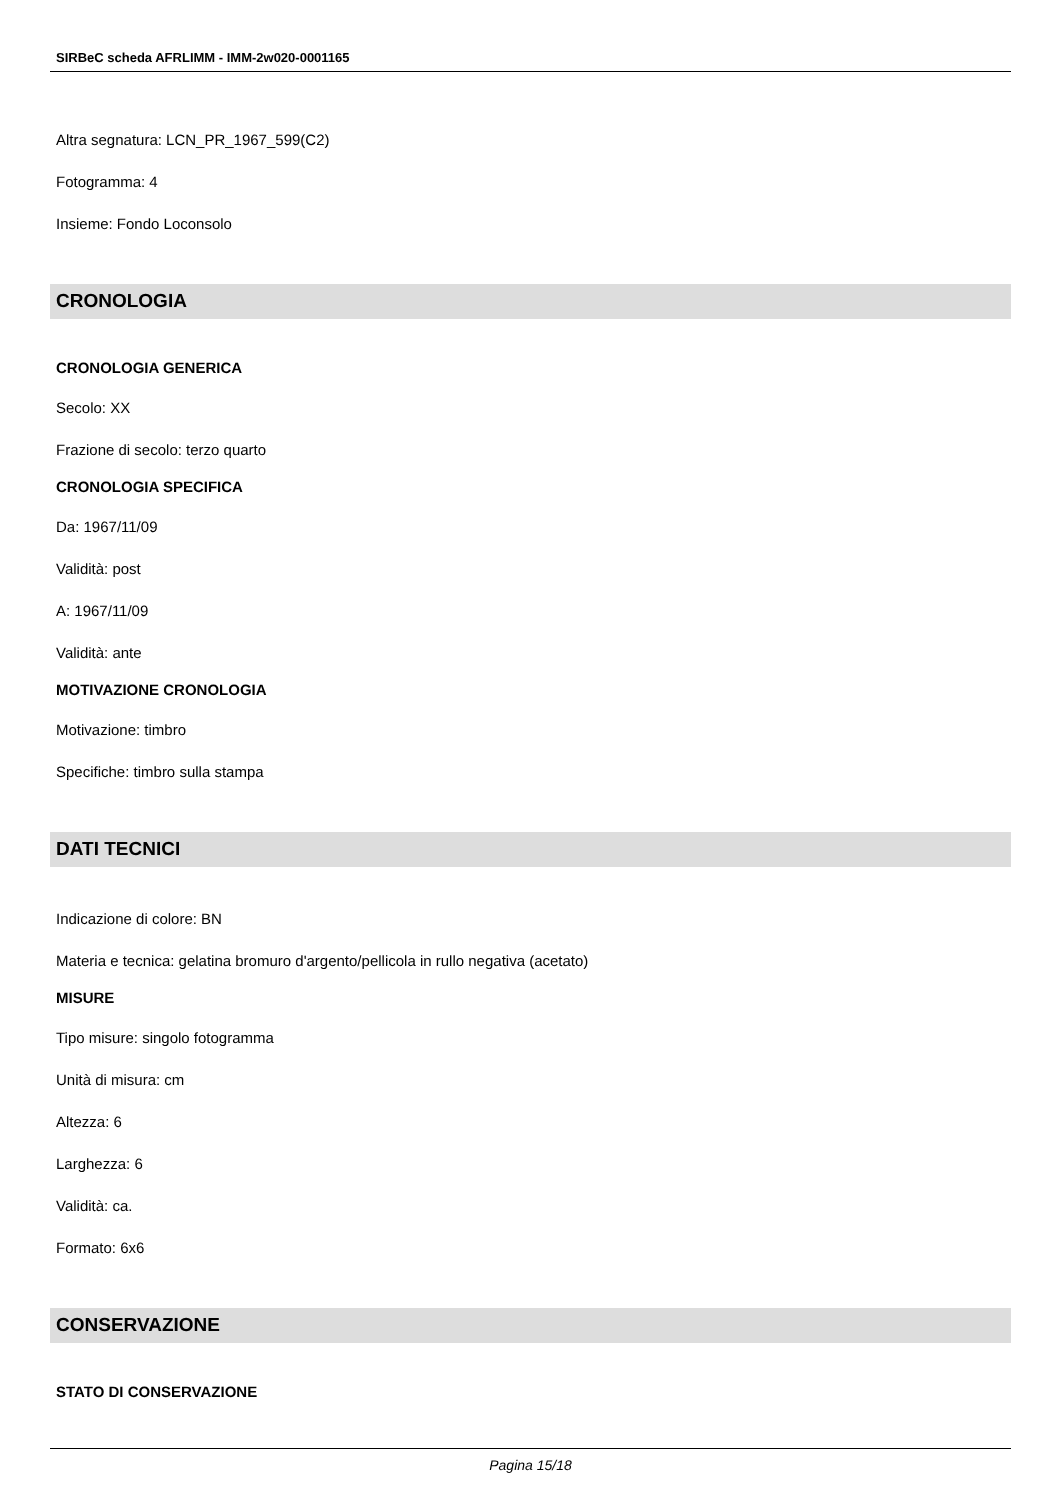SIRBeC scheda AFRLIMM - IMM-2w020-0001165
Altra segnatura: LCN_PR_1967_599(C2)
Fotogramma: 4
Insieme: Fondo Loconsolo
CRONOLOGIA
CRONOLOGIA GENERICA
Secolo: XX
Frazione di secolo: terzo quarto
CRONOLOGIA SPECIFICA
Da: 1967/11/09
Validità: post
A: 1967/11/09
Validità: ante
MOTIVAZIONE CRONOLOGIA
Motivazione: timbro
Specifiche: timbro sulla stampa
DATI TECNICI
Indicazione di colore: BN
Materia e tecnica: gelatina bromuro d'argento/pellicola in rullo negativa (acetato)
MISURE
Tipo misure: singolo fotogramma
Unità di misura: cm
Altezza: 6
Larghezza: 6
Validità: ca.
Formato: 6x6
CONSERVAZIONE
STATO DI CONSERVAZIONE
Pagina 15/18